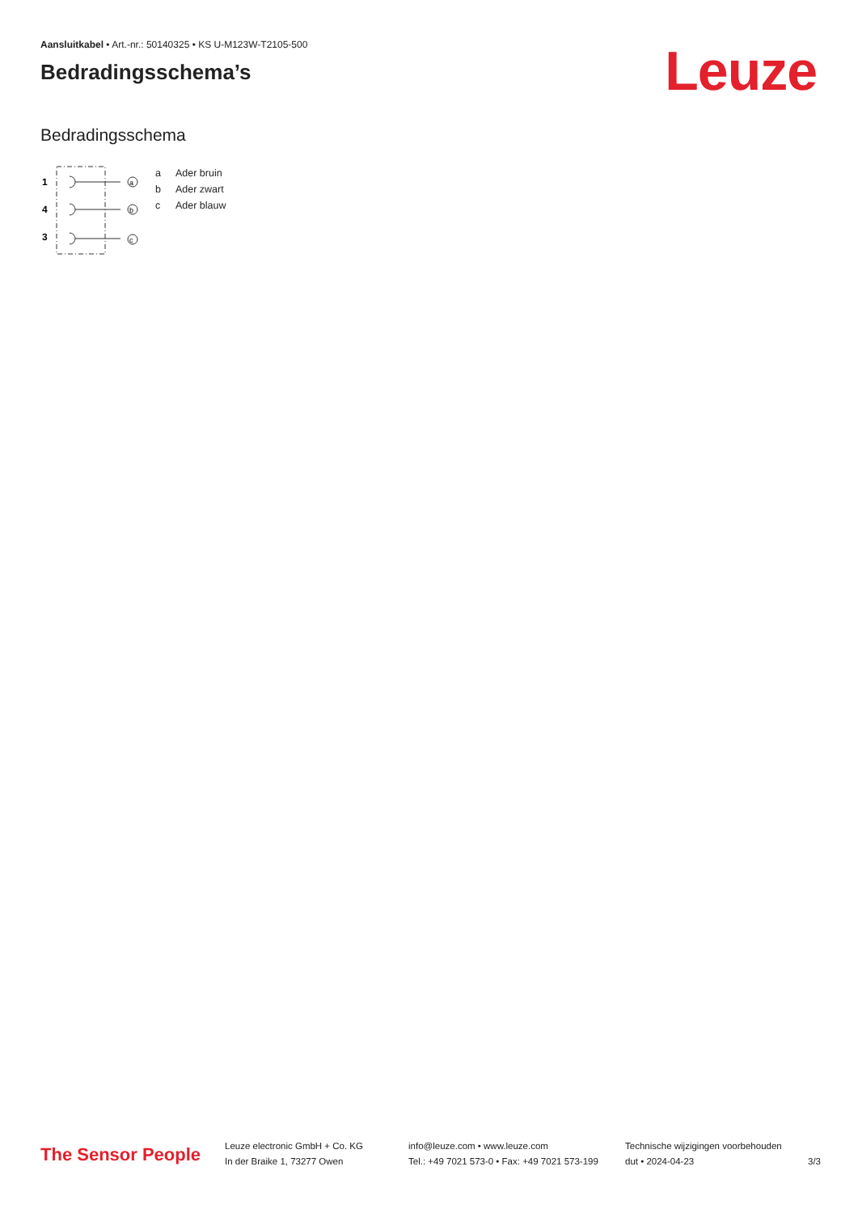Aansluitkabel • Art.-nr.: 50140325 • KS U-M123W-T2105-500
Bedradingsschema’s
Leuze
Bedradingsschema
1
4
3
a
b
c
| a | Ader bruin |
| b | Ader zwart |
| c | Ader blauw |
The Sensor People
Leuze electronic GmbH + Co. KG
In der Braike 1, 73277 Owen
info@leuze.com • www.leuze.com
Tel.: +49 7021 573-0 • Fax: +49 7021 573-199
Technische wijzigingen voorbehouden
dut • 2024-04-23
3/3